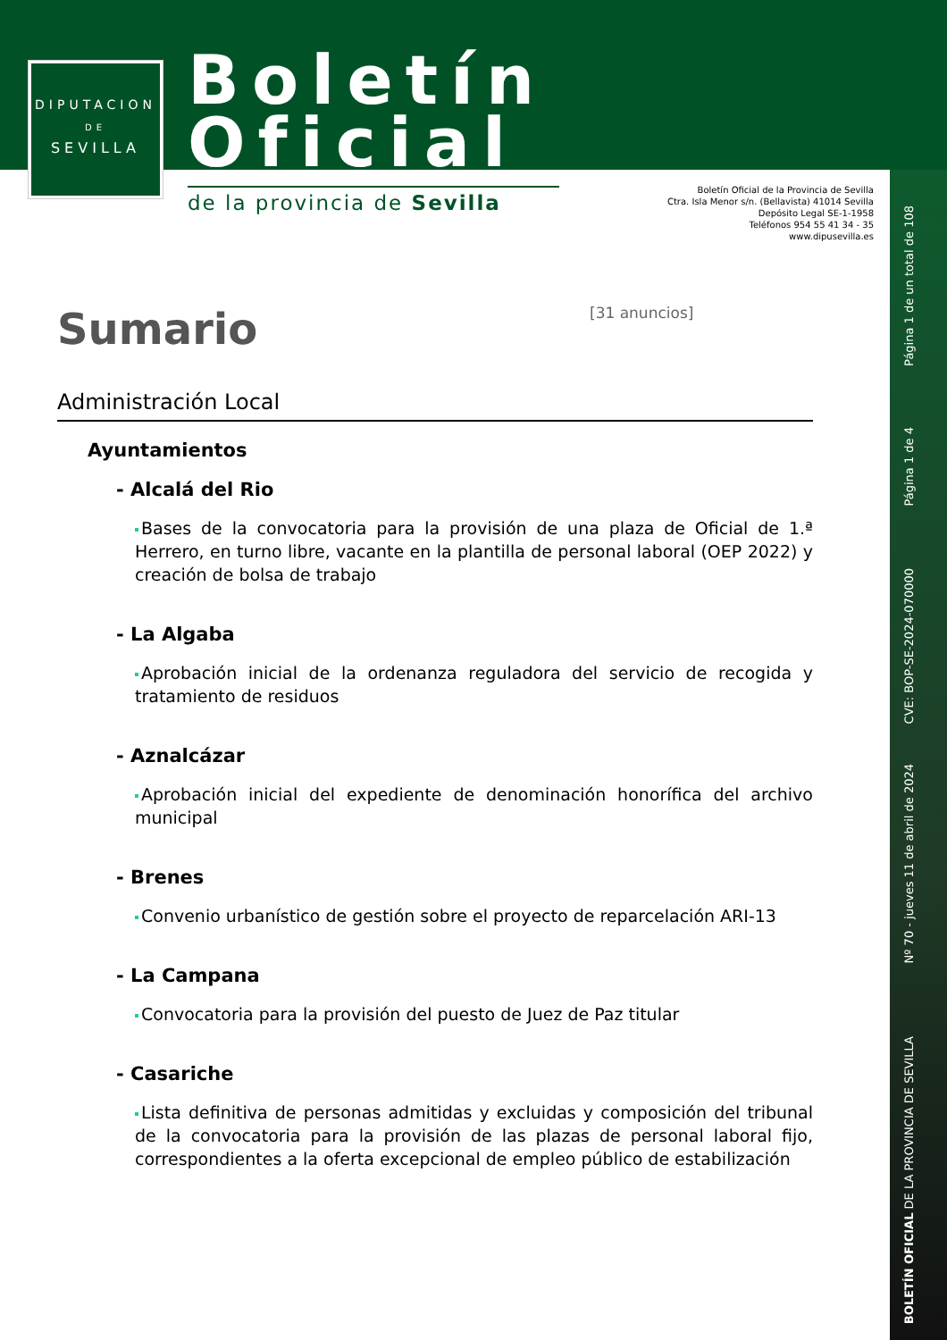DIPUTACION
DE
SEVILLA
Boletín
Oficial
de la provincia de Sevilla
Boletín Oficial de la Provincia de Sevilla
Ctra. Isla Menor s/n. (Bellavista) 41014 Sevilla
Depósito Legal SE-1-1958
Teléfonos 954 55 41 34 - 35
www.dipusevilla.es
Página 1 de un total de 108
Página 1 de 4
CVE: BOP-SE-2024-070000
Nº 70 - jueves 11 de abril de 2024
BOLETÍN OFICIAL DE LA PROVINCIA DE SEVILLA
Sumario
[31 anuncios]
Administración Local
Ayuntamientos
- Alcalá del Rio
Bases de la convocatoria para la provisión de una plaza de Oficial de 1.ª Herrero, en turno libre, vacante en la plantilla de personal laboral (OEP 2022) y creación de bolsa de trabajo
- La Algaba
Aprobación inicial de la ordenanza reguladora del servicio de recogida y tratamiento de residuos
- Aznalcázar
Aprobación inicial del expediente de denominación honorífica del archivo municipal
- Brenes
Convenio urbanístico de gestión sobre el proyecto de reparcelación ARI-13
- La Campana
Convocatoria para la provisión del puesto de Juez de Paz titular
- Casariche
Lista definitiva de personas admitidas y excluidas y composición del tribunal de la convocatoria para la provisión de las plazas de personal laboral fijo, correspondientes a la oferta excepcional de empleo público de estabilización